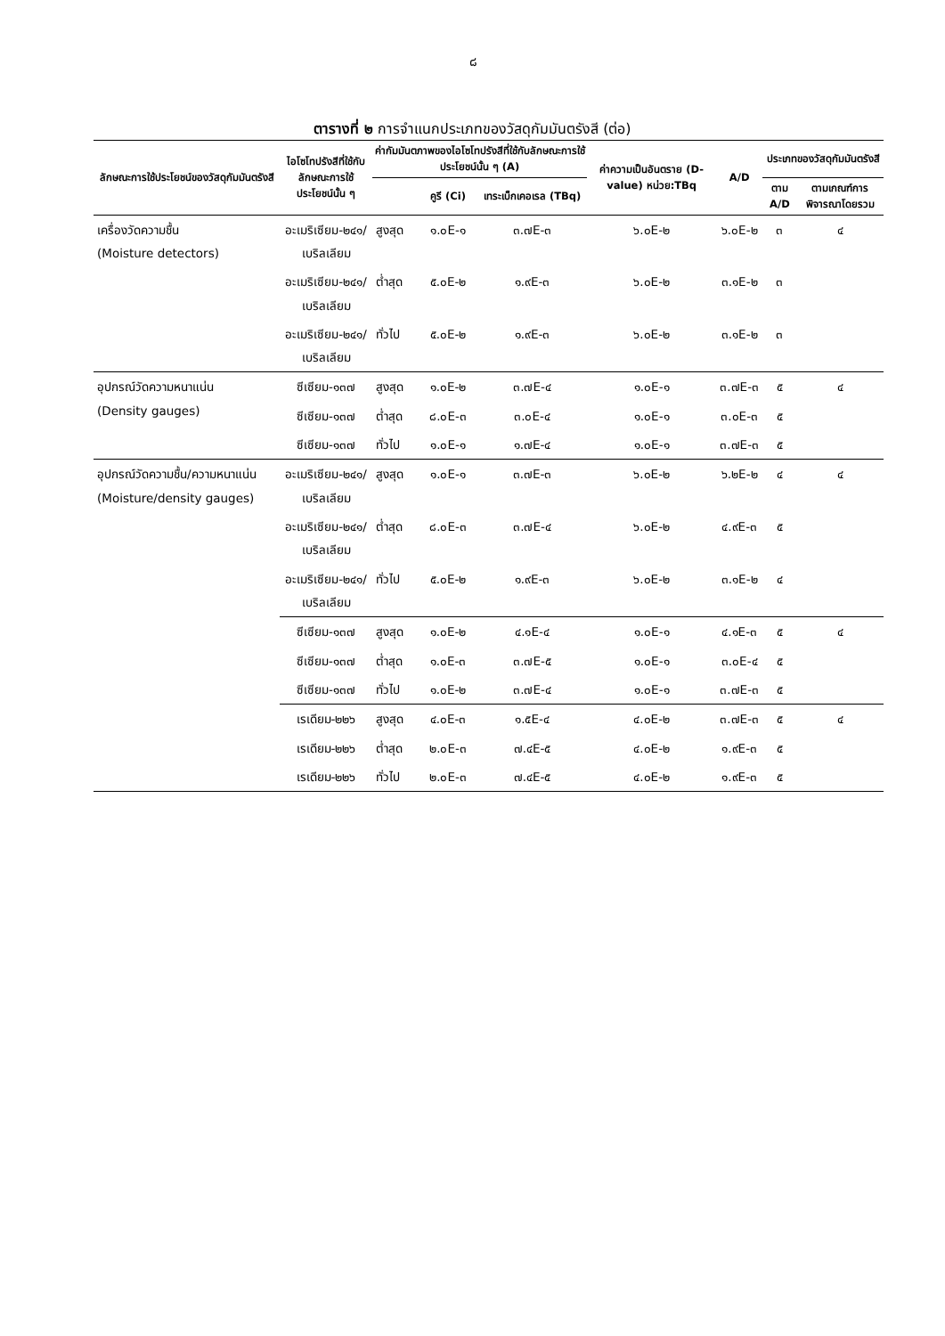๘
ตารางที่ ๒ การจำแนกประเภทของวัสดุกัมมันตรังสี (ต่อ)
| ลักษณะการใช้ประโยชน์ของวัสดุกัมมันตรังสี | ไอโซโทปรังสีที่ใช้กับลักษณะการใช้ประโยชน์นั้น ๆ | ค่ากัมมันตภาพของไอโซโทปรังสีที่ใช้กับลักษณะการใช้ประโยชน์นั้น ๆ (A) | | | ค่าความเป็นอันตราย (D-value) หน่วย:TBq | A/D | ประเภทของวัสดุกัมมันตรังสี | |
| --- | --- | --- | --- | --- | --- | --- | --- | --- |
| | | | คูรี (Ci) | เทระเบ็กเคอเรล (TBq) | | | ตาม A/D | ตามเกณฑ์การพิจารณาโดยรวม |
| เครื่องวัดความชื้น (Moisture detectors) | อะเมริเซียม-๒๔๑/ เบริลเลียม | สูงสุด | ๑.๐E-๑ | ๓.๗E-๓ | ๖.๐E-๒ | ๖.๐E-๒ | ๓ | ๔ |
| | อะเมริเซียม-๒๔๑/ เบริลเลียม | ต่ำสุด | ๕.๐E-๒ | ๑.๙E-๓ | ๖.๐E-๒ | ๓.๑E-๒ | ๓ | |
| | อะเมริเซียม-๒๔๑/ เบริลเลียม | ทั่วไป | ๕.๐E-๒ | ๑.๙E-๓ | ๖.๐E-๒ | ๓.๑E-๒ | ๓ | |
| อุปกรณ์วัดความหนาแน่น (Density gauges) | ซีเซียม-๑๓๗ | สูงสุด | ๑.๐E-๒ | ๓.๗E-๔ | ๑.๐E-๑ | ๓.๗E-๓ | ๕ | ๔ |
| | ซีเซียม-๑๓๗ | ต่ำสุด | ๘.๐E-๓ | ๓.๐E-๔ | ๑.๐E-๑ | ๓.๐E-๓ | ๕ | |
| | ซีเซียม-๑๓๗ | ทั่วไป | ๑.๐E-๑ | ๑.๗E-๔ | ๑.๐E-๑ | ๓.๗E-๓ | ๕ | |
| อุปกรณ์วัดความชื้น/ความหนาแน่น (Moisture/density gauges) | อะเมริเซียม-๒๔๑/ เบริลเลียม | สูงสุด | ๑.๐E-๑ | ๓.๗E-๓ | ๖.๐E-๒ | ๖.๒E-๒ | ๔ | ๔ |
| | อะเมริเซียม-๒๔๑/ เบริลเลียม | ต่ำสุด | ๘.๐E-๓ | ๓.๗E-๔ | ๖.๐E-๒ | ๔.๙E-๓ | ๕ | |
| | อะเมริเซียม-๒๔๑/ เบริลเลียม | ทั่วไป | ๕.๐E-๒ | ๑.๙E-๓ | ๖.๐E-๒ | ๓.๑E-๒ | ๔ | |
| | ซีเซียม-๑๓๗ | สูงสุด | ๑.๐E-๒ | ๔.๑E-๔ | ๑.๐E-๑ | ๔.๑E-๓ | ๕ | ๔ |
| | ซีเซียม-๑๓๗ | ต่ำสุด | ๑.๐E-๓ | ๓.๗E-๕ | ๑.๐E-๑ | ๓.๐E-๔ | ๕ | |
| | ซีเซียม-๑๓๗ | ทั่วไป | ๑.๐E-๒ | ๓.๗E-๔ | ๑.๐E-๑ | ๓.๗E-๓ | ๕ | |
| | เรเดียม-๒๒๖ | สูงสุด | ๔.๐E-๓ | ๑.๕E-๔ | ๔.๐E-๒ | ๓.๗E-๓ | ๕ | ๔ |
| | เรเดียม-๒๒๖ | ต่ำสุด | ๒.๐E-๓ | ๗.๔E-๕ | ๔.๐E-๒ | ๑.๙E-๓ | ๕ | |
| | เรเดียม-๒๒๖ | ทั่วไป | ๒.๐E-๓ | ๗.๔E-๕ | ๔.๐E-๒ | ๑.๙E-๓ | ๕ | |